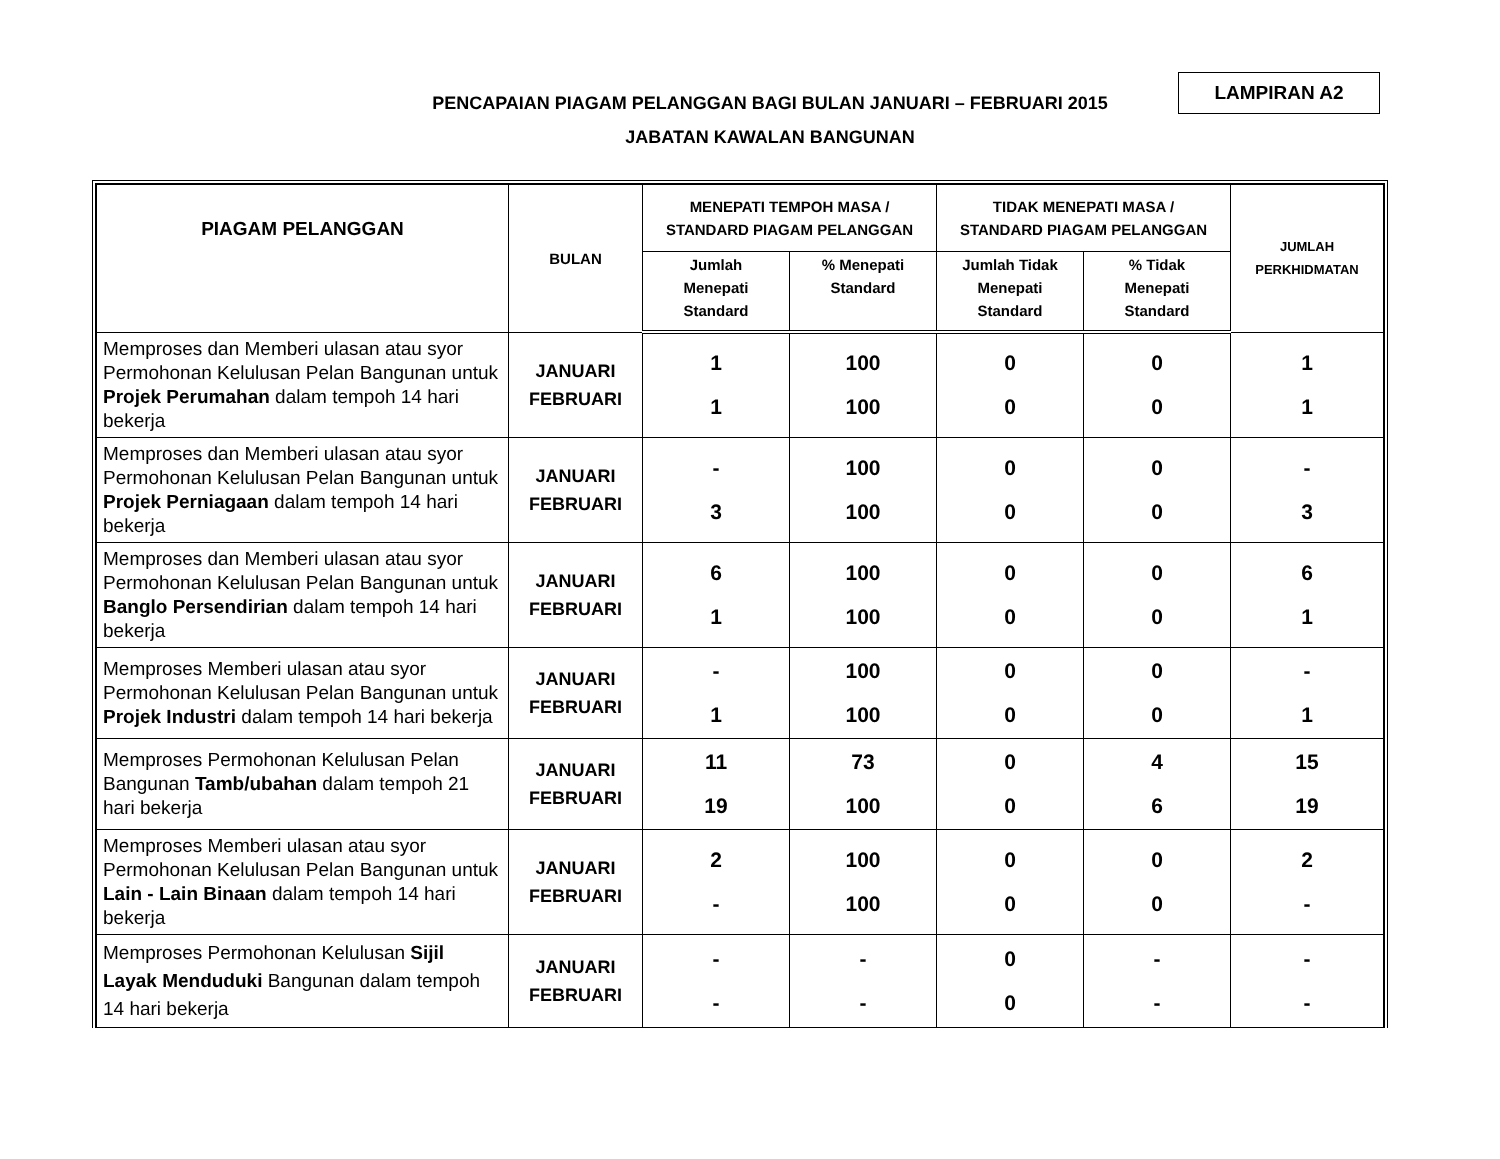PENCAPAIAN PIAGAM PELANGGAN BAGI BULAN JANUARI – FEBRUARI 2015
JABATAN KAWALAN BANGUNAN
LAMPIRAN A2
| PIAGAM PELANGGAN | BULAN | MENEPATI TEMPOH MASA / STANDARD PIAGAM PELANGGAN | | TIDAK MENEPATI MASA / STANDARD PIAGAM PELANGGAN | | JUMLAH PERKHIDMATAN |
| --- | --- | --- | --- | --- | --- | --- |
| | | Jumlah Menepati Standard | % Menepati Standard | Jumlah Tidak Menepati Standard | % Tidak Menepati Standard | |
| Memproses dan Memberi ulasan atau syor Permohonan Kelulusan Pelan Bangunan untuk Projek Perumahan dalam tempoh 14 hari bekerja | JANUARI FEBRUARI | 1 1 | 100 100 | 0 0 | 0 0 | 1 1 |
| Memproses dan Memberi ulasan atau syor Permohonan Kelulusan Pelan Bangunan untuk Projek Perniagaan dalam tempoh 14 hari bekerja | JANUARI FEBRUARI | - 3 | 100 100 | 0 0 | 0 0 | - 3 |
| Memproses dan Memberi ulasan atau syor Permohonan Kelulusan Pelan Bangunan untuk Banglo Persendirian dalam tempoh 14 hari bekerja | JANUARI FEBRUARI | 6 1 | 100 100 | 0 0 | 0 0 | 6 1 |
| Memproses Memberi ulasan atau syor Permohonan Kelulusan Pelan Bangunan untuk Projek Industri dalam tempoh 14 hari bekerja | JANUARI FEBRUARI | - 1 | 100 100 | 0 0 | 0 0 | - 1 |
| Memproses Permohonan Kelulusan Pelan Bangunan Tamb/ubahan dalam tempoh 21 hari bekerja | JANUARI FEBRUARI | 11 19 | 73 100 | 0 0 | 4 6 | 15 19 |
| Memproses Memberi ulasan atau syor Permohonan Kelulusan Pelan Bangunan untuk Lain - Lain Binaan dalam tempoh 14 hari bekerja | JANUARI FEBRUARI | 2 - | 100 100 | 0 0 | 0 0 | 2 - |
| Memproses Permohonan Kelulusan Sijil Layak Menduduki Bangunan dalam tempoh 14 hari bekerja | JANUARI FEBRUARI | - - | - - | 0 0 | - - | - - |